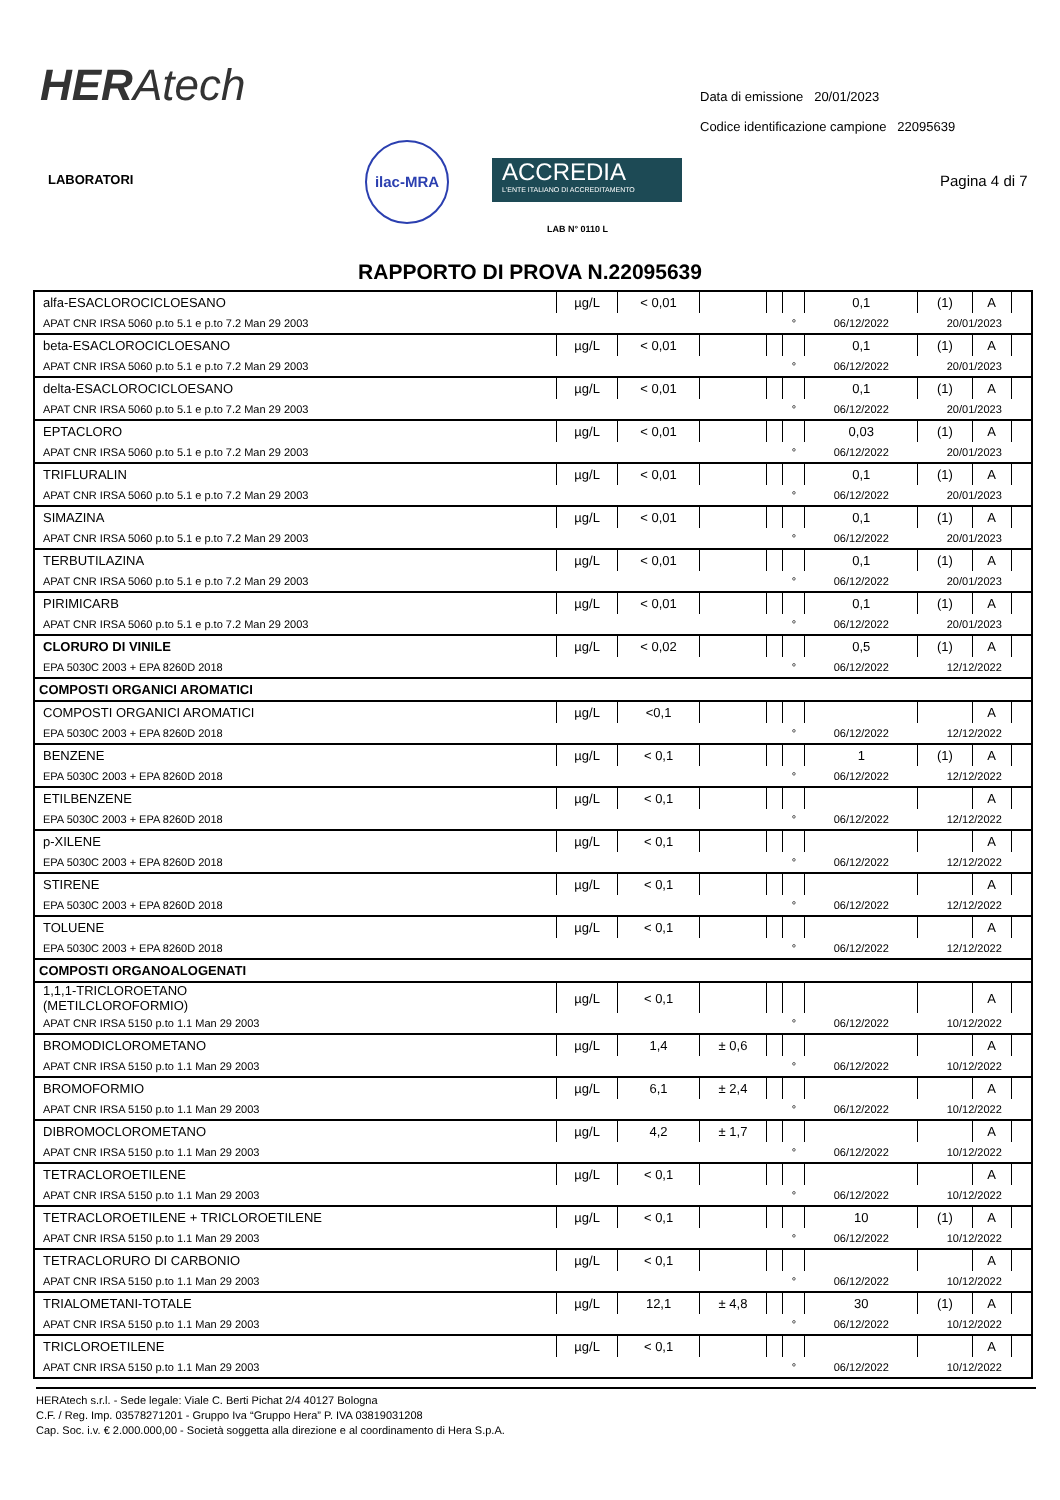HERAtech
Data di emissione 20/01/2023
Codice identificazione campione 22095639
LABORATORI
ilac-MRA
ACCREDIA
L'ENTE ITALIANO DI ACCREDITAMENTO
LAB N° 0110 L
Pagina 4 di 7
RAPPORTO DI PROVA N.22095639
| alfa-ESACLOROCICLOESANO | µg/L | < 0,01 | | | | 0,1 | (1) | A | |
| APAT CNR IRSA 5060 p.to 5.1 e p.to 7.2 Man 29 2003 | | | | | ° | 06/12/2022 | 20/01/2023 | | |
| beta-ESACLOROCICLOESANO | µg/L | < 0,01 | | | | 0,1 | (1) | A | |
| APAT CNR IRSA 5060 p.to 5.1 e p.to 7.2 Man 29 2003 | | | | | ° | 06/12/2022 | 20/01/2023 | | |
| delta-ESACLOROCICLOESANO | µg/L | < 0,01 | | | | 0,1 | (1) | A | |
| APAT CNR IRSA 5060 p.to 5.1 e p.to 7.2 Man 29 2003 | | | | | ° | 06/12/2022 | 20/01/2023 | | |
| EPTACLORO | µg/L | < 0,01 | | | | 0,03 | (1) | A | |
| APAT CNR IRSA 5060 p.to 5.1 e p.to 7.2 Man 29 2003 | | | | | ° | 06/12/2022 | 20/01/2023 | | |
| TRIFLURALIN | µg/L | < 0,01 | | | | 0,1 | (1) | A | |
| APAT CNR IRSA 5060 p.to 5.1 e p.to 7.2 Man 29 2003 | | | | | ° | 06/12/2022 | 20/01/2023 | | |
| SIMAZINA | µg/L | < 0,01 | | | | 0,1 | (1) | A | |
| APAT CNR IRSA 5060 p.to 5.1 e p.to 7.2 Man 29 2003 | | | | | ° | 06/12/2022 | 20/01/2023 | | |
| TERBUTILAZINA | µg/L | < 0,01 | | | | 0,1 | (1) | A | |
| APAT CNR IRSA 5060 p.to 5.1 e p.to 7.2 Man 29 2003 | | | | | ° | 06/12/2022 | 20/01/2023 | | |
| PIRIMICARB | µg/L | < 0,01 | | | | 0,1 | (1) | A | |
| APAT CNR IRSA 5060 p.to 5.1 e p.to 7.2 Man 29 2003 | | | | | ° | 06/12/2022 | 20/01/2023 | | |
| CLORURO DI VINILE | µg/L | < 0,02 | | | | 0,5 | (1) | A | |
| EPA 5030C 2003 + EPA 8260D 2018 | | | | | ° | 06/12/2022 | 12/12/2022 | | |
| COMPOSTI ORGANICI AROMATICI | | | | | | | | | |
| COMPOSTI ORGANICI AROMATICI | µg/L | <0,1 | | | | | | A | |
| EPA 5030C 2003 + EPA 8260D 2018 | | | | | ° | 06/12/2022 | 12/12/2022 | | |
| BENZENE | µg/L | < 0,1 | | | | 1 | (1) | A | |
| EPA 5030C 2003 + EPA 8260D 2018 | | | | | ° | 06/12/2022 | 12/12/2022 | | |
| ETILBENZENE | µg/L | < 0,1 | | | | | | A | |
| EPA 5030C 2003 + EPA 8260D 2018 | | | | | ° | 06/12/2022 | 12/12/2022 | | |
| p-XILENE | µg/L | < 0,1 | | | | | | A | |
| EPA 5030C 2003 + EPA 8260D 2018 | | | | | ° | 06/12/2022 | 12/12/2022 | | |
| STIRENE | µg/L | < 0,1 | | | | | | A | |
| EPA 5030C 2003 + EPA 8260D 2018 | | | | | ° | 06/12/2022 | 12/12/2022 | | |
| TOLUENE | µg/L | < 0,1 | | | | | | A | |
| EPA 5030C 2003 + EPA 8260D 2018 | | | | | ° | 06/12/2022 | 12/12/2022 | | |
| COMPOSTI ORGANOALOGENATI | | | | | | | | | |
| 1,1,1-TRICLOROETANO (METILCLOROFORMIO) | µg/L | < 0,1 | | | | | | A | |
| APAT CNR IRSA 5150 p.to 1.1 Man 29 2003 | | | | | ° | 06/12/2022 | 10/12/2022 | | |
| BROMODICLOROMETANO | µg/L | 1,4 | ± 0,6 | | | | | A | |
| APAT CNR IRSA 5150 p.to 1.1 Man 29 2003 | | | | | ° | 06/12/2022 | 10/12/2022 | | |
| BROMOFORMIO | µg/L | 6,1 | ± 2,4 | | | | | A | |
| APAT CNR IRSA 5150 p.to 1.1 Man 29 2003 | | | | | ° | 06/12/2022 | 10/12/2022 | | |
| DIBROMOCLOROMETANO | µg/L | 4,2 | ± 1,7 | | | | | A | |
| APAT CNR IRSA 5150 p.to 1.1 Man 29 2003 | | | | | ° | 06/12/2022 | 10/12/2022 | | |
| TETRACLOROETILENE | µg/L | < 0,1 | | | | | | A | |
| APAT CNR IRSA 5150 p.to 1.1 Man 29 2003 | | | | | ° | 06/12/2022 | 10/12/2022 | | |
| TETRACLOROETILENE + TRICLOROETILENE | µg/L | < 0,1 | | | | 10 | (1) | A | |
| APAT CNR IRSA 5150 p.to 1.1 Man 29 2003 | | | | | ° | 06/12/2022 | 10/12/2022 | | |
| TETRACLORURO DI CARBONIO | µg/L | < 0,1 | | | | | | A | |
| APAT CNR IRSA 5150 p.to 1.1 Man 29 2003 | | | | | ° | 06/12/2022 | 10/12/2022 | | |
| TRIALOMETANI-TOTALE | µg/L | 12,1 | ± 4,8 | | | 30 | (1) | A | |
| APAT CNR IRSA 5150 p.to 1.1 Man 29 2003 | | | | | ° | 06/12/2022 | 10/12/2022 | | |
| TRICLOROETILENE | µg/L | < 0,1 | | | | | | A | |
| APAT CNR IRSA 5150 p.to 1.1 Man 29 2003 | | | | | ° | 06/12/2022 | 10/12/2022 | | |
HERAtech s.r.l. - Sede legale: Viale C. Berti Pichat 2/4 40127 Bologna
C.F. / Reg. Imp. 03578271201 - Gruppo Iva “Gruppo Hera” P. IVA 03819031208
Cap. Soc. i.v. € 2.000.000,00 - Società soggetta alla direzione e al coordinamento di Hera S.p.A.